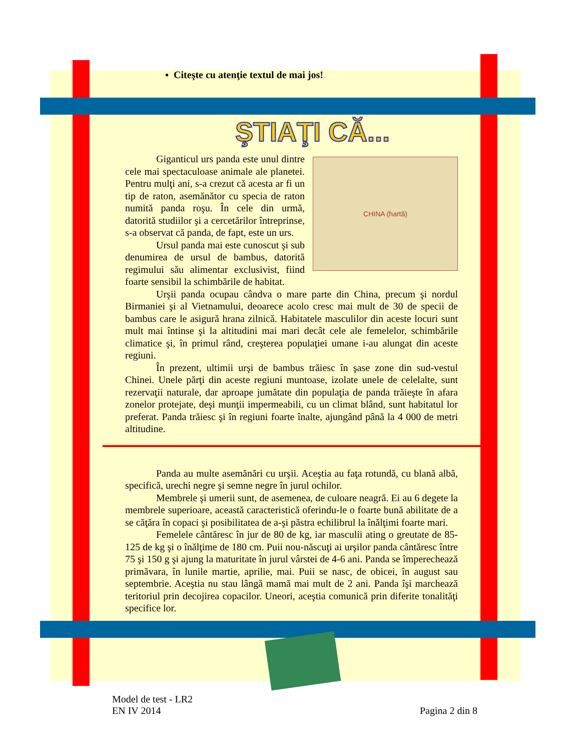▪ Citeşte cu atenţie textul de mai jos!
ŞTIAŢI CĂ...
CHINA (hartă)
Giganticul urs panda este unul dintre cele mai spectaculoase animale ale planetei. Pentru mulţi ani, s-a crezut că acesta ar fi un tip de raton, asemănător cu specia de raton numită panda roşu. În cele din urmă, datorită studiilor şi a cercetărilor întreprinse, s-a observat că panda, de fapt, este un urs.
Ursul panda mai este cunoscut şi sub denumirea de ursul de bambus, datorită regimului său alimentar exclusivist, fiind foarte sensibil la schimbările de habitat.
Urşii panda ocupau cândva o mare parte din China, precum şi nordul Birmaniei şi al Vietnamului, deoarece acolo cresc mai mult de 30 de specii de bambus care le asigură hrana zilnică. Habitatele masculilor din aceste locuri sunt mult mai întinse şi la altitudini mai mari decât cele ale femelelor, schimbările climatice şi, în primul rând, creşterea populaţiei umane i-au alungat din aceste regiuni.
În prezent, ultimii urşi de bambus trăiesc în şase zone din sud-vestul Chinei. Unele părţi din aceste regiuni muntoase, izolate unele de celelalte, sunt rezervaţii naturale, dar aproape jumătate din populaţia de panda trăieşte în afara zonelor protejate, deşi munţii impermeabili, cu un climat blând, sunt habitatul lor preferat. Panda trăiesc şi în regiuni foarte înalte, ajungând până la 4 000 de metri altitudine.
Panda au multe asemănări cu urşii. Aceştia au faţa rotundă, cu blană albă, specifică, urechi negre şi semne negre în jurul ochilor.
Membrele şi umerii sunt, de asemenea, de culoare neagră. Ei au 6 degete la membrele superioare, această caracteristică oferindu-le o foarte bună abilitate de a se căţăra în copaci şi posibilitatea de a-şi păstra echilibrul la înălţimi foarte mari.
Femelele cântăresc în jur de 80 de kg, iar masculii ating o greutate de 85-125 de kg şi o înălţime de 180 cm. Puii nou-născuţi ai urşilor panda cântăresc între 75 şi 150 g şi ajung la maturitate în jurul vârstei de 4-6 ani. Panda se împerechează primăvara, în lunile martie, aprilie, mai. Puii se nasc, de obicei, în august sau septembrie. Aceştia nu stau lângă mamă mai mult de 2 ani. Panda îşi marchează teritoriul prin decojirea copacilor. Uneori, aceştia comunică prin diferite tonalităţi specifice lor.
Model de test - LR2
EN IV 2014
Pagina 2 din 8